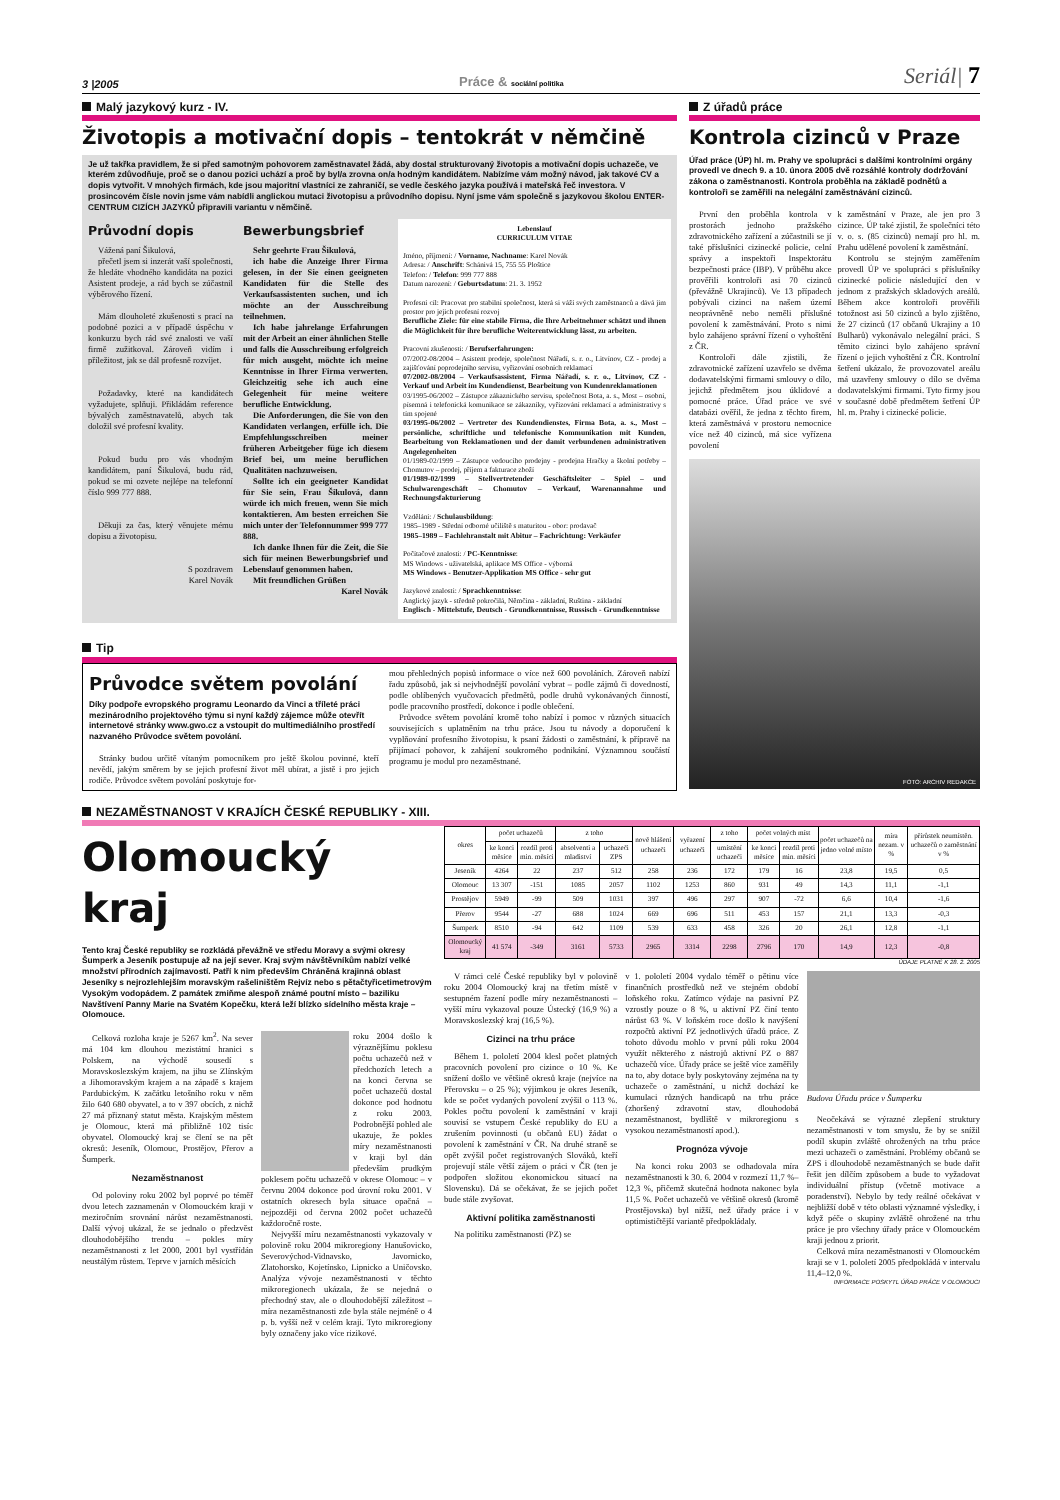3 |2005
Práce & sociální politika
Seriál| 7
Malý jazykový kurz - IV.
Životopis a motivační dopis – tentokrát v němčině
Je už takřka pravidlem, že si před samotným pohovorem zaměstnavatel žádá, aby dostal strukturovaný životopis a motivační dopis uchazeče, ve kterém zdůvodňuje, proč se o danou pozici uchází a proč by byl/a zrovna on/a hodným kandidátem. Nabízíme vám možný návod, jak takové CV a dopis vytvořit. V mnohých firmách, kde jsou majoritní vlastníci ze zahraničí, se vedle českého jazyka používá i mateřská řeč investora. V prosincovém čísle novin jsme vám nabídli anglickou mutaci životopisu a průvodního dopisu. Nyní jsme vám společně s jazykovou školou ENTER- CENTRUM CIZÍCH JAZYKŮ připravili variantu v němčině.
Průvodní dopis
Vážená paní Šikulová,
přečetl jsem si inzerát vaší společnosti, že hledáte vhodného kandidáta na pozici Asistent prodeje, a rád bych se zúčastnil výběrového řízení.
Mám dlouholeté zkušenosti s prací na podobné pozici a v případě úspěchu v konkurzu bych rád své znalosti ve vaší firmě zužitkoval. Zároveň vidím i příležitost, jak se dál profesně rozvíjet.
Požadavky, které na kandidátech vyžadujete, splňuji. Přikládám reference bývalých zaměstnavatelů, abych tak doložil své profesní kvality.
Pokud budu pro vás vhodným kandidátem, paní Šikulová, budu rád, pokud se mi ozvete nejlépe na telefonní číslo 999 777 888.
Děkuji za čas, který věnujete mému dopisu a životopisu.
S pozdravem
Karel Novák
Bewerbungsbrief
Sehr geehrte Frau Šikulová,
ich habe die Anzeige Ihrer Firma gelesen, in der Sie einen geeigneten Kandidaten für die Stelle des Verkaufsassistenten suchen, und ich möchte an der Ausschreibung teilnehmen.
Ich habe jahrelange Erfahrungen mit der Arbeit an einer ähnlichen Stelle und falls die Ausschreibung erfolgreich für mich ausgeht, möchte ich meine Kenntnisse in Ihrer Firma verwerten. Gleichzeitig sehe ich auch eine Gelegenheit für meine weitere berufliche Entwicklung.
Die Anforderungen, die Sie von den Kandidaten verlangen, erfülle ich. Die Empfehlungsschreiben meiner früheren Arbeitgeber füge ich diesem Brief bei, um meine beruflichen Qualitäten nachzuweisen.
Sollte ich ein geeigneter Kandidat für Sie sein, Frau Šikulová, dann würde ich mich freuen, wenn Sie mich kontaktieren. Am besten erreichen Sie mich unter der Telefonnummer 999 777 888.
Ich danke Ihnen für die Zeit, die Sie sich für meinen Bewerbungsbrief und Lebenslauf genommen haben.
Mit freundlichen Grüßen
Karel Novák
Lebenslauf
CURRICULUM VITAE
Jméno, příjmení: / Vorname, Nachname: Karel Novák
Adresa: / Anschrift: Schánivá 15, 755 55 Ploštice
Telefon: / Telefon: 999 777 888
Datum narození: / Geburtsdatum: 21. 3. 1952
Profesní cíl: Pracovat pro stabilní společnost, která si váží svých zaměstnanců a dává jim prostor pro jejich profesní rozvoj
Berufliche Ziele: für eine stabile Firma, die Ihre Arbeitnehmer schätzt und ihnen die Möglichkeit für ihre berufliche Weiterentwicklung lässt, zu arbeiten.
Pracovní zkušenosti: / Berufserfahrungen:
07/2002-08/2004 – Asistent prodeje, společnost Nářadí, s. r. o., Litvínov, CZ - prodej a zajišťování poprodejního servisu, vyřizování osobních reklamací
07/2002-08/2004 – Verkaufsassistent, Firma Nářadí, s. r. o., Litvínov, CZ - Verkauf und Arbeit im Kundendienst, Bearbeitung von Kundenreklamationen
03/1995-06/2002 – Zástupce zákaznického servisu, společnost Bota, a. s., Most – osobní, písemná i telefonická komunikace se zákazníky, vyřizování reklamací a administrativy s tím spojené
03/1995-06/2002 – Vertreter des Kundendienstes, Firma Bota, a. s., Most – persönliche, schriftliche und telefonische Kommunikation mit Kunden, Bearbeitung von Reklamationen und der damit verbundenen administrativen Angelegenheiten
01/1989-02/1999 – Zástupce vedoucího prodejny - prodejna Hračky a školní potřeby – Chomutov – prodej, příjem a fakturace zboží
01/1989-02/1999 – Stellvertretender Geschäftsleiter – Spiel – und Schulwarengeschäft – Chomutov – Verkauf, Warenannahme und Rechnungsfakturierung
Vzdělání: / Schulausbildung:
1985–1989 - Střední odborné učiliště s maturitou - obor: prodavač
1985–1989 – Fachlehranstalt mit Abitur – Fachrichtung: Verkäufer
Počítačové znalosti: / PC-Kenntnisse:
MS Windows - uživatelská, aplikace MS Office - výborná
MS Windows - Benutzer-Applikation MS Office - sehr gut
Jazykové znalosti: / Sprachkenntnisse:
Anglický jazyk - středně pokročilá, Němčina - základní, Ruština - základní
Englisch - Mittelstufe, Deutsch - Grundkenntnisse, Russisch - Grundkenntnisse
Tip
Průvodce světem povolání
Díky podpoře evropského programu Leonardo da Vinci a tříleté práci mezinárodního projektového týmu si nyní každý zájemce může otevřít internetové stránky www.gwo.cz a vstoupit do multimediálního prostředí nazvaného Průvodce světem povolání.
Stránky budou určitě vítaným pomocníkem pro ještě školou povinné, kteří nevědí, jakým směrem by se jejich profesní život měl ubírat, a jistě i pro jejich rodiče. Průvodce světem povolání poskytuje for-
mou přehledných popisů informace o více než 600 povoláních. Zároveň nabízí řadu způsobů, jak si nejvhodnější povolání vybrat – podle zájmů či dovedností, podle oblíbených vyučovacích předmětů, podle druhů vykonávaných činností, podle pracovního prostředí, dokonce i podle oblečení.
Průvodce světem povolání kromě toho nabízí i pomoc v různých situacích souvisejících s uplatněním na trhu práce. Jsou tu návody a doporučení k vyplňování profesního životopisu, k psaní žádosti o zaměstnání, k přípravě na přijímací pohovor, k zahájení soukromého podnikání. Významnou součástí programu je modul pro nezaměstnané.
Z úřadů práce
Kontrola cizinců v Praze
Úřad práce (ÚP) hl. m. Prahy ve spolupráci s dalšími kontrolními orgány provedl ve dnech 9. a 10. února 2005 dvě rozsáhlé kontroly dodržování zákona o zaměstnanosti. Kontrola proběhla na základě podnětů a kontroloři se zaměřili na nelegální zaměstnávání cizinců.
První den proběhla kontrola v prostorách jednoho pražského zdravotnického zařízení a zúčastnili se jí také příslušníci cizinecké policie, celní správy a inspektoři Inspektorátu bezpečnosti práce (IBP). V průběhu akce prověřili kontroloři asi 70 cizinců (převážně Ukrajinců). Ve 13 případech pobývali cizinci na našem území neoprávněně nebo neměli příslušné povolení k zaměstnávání. Proto s nimi bylo zahájeno správní řízení o vyhoštění z ČR.
Kontroloři dále zjistili, že zdravotnické zařízení uzavřelo se dvěma dodavatelskými firmami smlouvy o dílo, jejichž předmětem jsou úklidové a pomocné práce. Úřad práce ve své databázi ověřil, že jedna z těchto firem, která zaměstnává v prostoru nemocnice více než 40 cizinců, má sice vyřízena povolení
k zaměstnání v Praze, ale jen pro 3 cizince. ÚP také zjistil, že společníci této v. o. s. (85 cizinců) nemají pro hl. m. Prahu udělené povolení k zaměstnání.
Kontrolu se stejným zaměřením provedl ÚP ve spolupráci s příslušníky cizinecké policie následující den v jednom z pražských skladových areálů. Během akce kontroloři prověřili totožnost asi 50 cizinců a bylo zjištěno, že 27 cizinců (17 občanů Ukrajiny a 10 Bulharů) vykonávalo nelegální práci. S těmito cizinci bylo zahájeno správní řízení o jejich vyhoštění z ČR. Kontrolní šetření ukázalo, že provozovatel areálu má uzavřeny smlouvy o dílo se dvěma dodavatelskými firmami. Tyto firmy jsou v současné době předmětem šetření ÚP hl. m. Prahy i cizinecké policie.
FOTO: ARCHIV REDAKCE
NEZAMĚSTNANOST V KRAJÍCH ČESKÉ REPUBLIKY - XIII.
Olomoucký kraj
Tento kraj České republiky se rozkládá převážně ve středu Moravy a svými okresy Šumperk a Jeseník postupuje až na její sever. Kraj svým návštěvníkům nabízí velké množství přírodních zajímavostí. Patří k nim především Chráněná krajinná oblast Jeseníky s nejrozlehlejším moravským rašeliništěm Rejvíz nebo s pětačtyřicetimetrovým Vysokým vodopádem. Z památek zmiňme alespoň známé poutní místo – baziliku Navštívení Panny Marie na Svatém Kopečku, která leží blízko sídelního města kraje – Olomouce.
Celková rozloha kraje je 5267 km<sup>2</sup>. Na sever má 104 km dlouhou mezistátní hranici s Polskem, na východě sousedí s Moravskoslezským krajem, na jihu se Zlínským a Jihomoravským krajem a na západě s krajem Pardubickým. K začátku letošního roku v něm žilo 640 680 obyvatel, a to v 397 obcích, z nichž 27 má přiznaný statut města. Krajským městem je Olomouc, která má přibližně 102 tisíc obyvatel. Olomoucký kraj se člení se na pět okresů: Jeseník, Olomouc, Prostějov, Přerov a Šumperk.
Nezaměstnanost
Od poloviny roku 2002 byl poprvé po téměř dvou letech zaznamenán v Olomouckém kraji v meziročním srovnání nárůst nezaměstnanosti. Další vývoj ukázal, že se jednalo o předzvěst dlouhodobějšího trendu – pokles míry nezaměstnanosti z let 2000, 2001 byl vystřídán neustálým růstem. Teprve v jarních měsících
roku 2004 došlo k výraznějšímu poklesu počtu uchazečů než v předchozích letech a na konci června se počet uchazečů dostal dokonce pod hodnotu z roku 2003. Podrobnější pohled ale ukazuje, že pokles míry nezaměstnanosti v kraji byl dán především prudkým poklesem počtu uchazečů v okrese Olomouc – v červnu 2004 dokonce pod úrovní roku 2001. V ostatních okresech byla situace opačná – nejpozději od června 2002 počet uchazečů každoročně roste.
Nejvyšší míru nezaměstnanosti vykazovaly v polovině roku 2004 mikroregiony Hanušovicko, Severovýchod-Vidnavsko, Javornicko, Zlatohorsko, Kojetínsko, Lipnicko a Uničovsko. Analýza vývoje nezaměstnanosti v těchto mikroregionech ukázala, že se nejedná o přechodný stav, ale o dlouhodobější záležitost – míra nezaměstnanosti zde byla stále nejméně o 4 p. b. vyšší než v celém kraji. Tyto mikroregiony byly označeny jako více rizikové.
| okres | počet uchazečů | | z toho | | nově hlášení uchazeči | vyřazení uchazeči | z toho | počet volných míst | | počet uchazečů na jedno volné místo | míra nezam. v % | přírůstek neumístěn. uchazečů o zaměstnání v % |
| --- | --- | --- | --- | --- | --- | --- | --- | --- | --- | --- | --- | --- |
| | ke konci měsíce | rozdíl proti min. měsíci | absolventi a mladiství | uchazeči ZPS | | | umístění uchazeči | ke konci měsíce | rozdíl proti min. měsíci | | | |
| Jeseník | 4264 | 22 | 237 | 512 | 258 | 236 | 172 | 179 | 16 | 23,8 | 19,5 | 0,5 |
| Olomouc | 13 307 | -151 | 1085 | 2057 | 1102 | 1253 | 860 | 931 | 49 | 14,3 | 11,1 | -1,1 |
| Prostějov | 5949 | -99 | 509 | 1031 | 397 | 496 | 297 | 907 | -72 | 6,6 | 10,4 | -1,6 |
| Přerov | 9544 | -27 | 688 | 1024 | 669 | 696 | 511 | 453 | 157 | 21,1 | 13,3 | -0,3 |
| Šumperk | 8510 | -94 | 642 | 1109 | 539 | 633 | 458 | 326 | 20 | 26,1 | 12,8 | -1,1 |
| Olomoucký kraj | 41 574 | -349 | 3161 | 5733 | 2965 | 3314 | 2298 | 2796 | 170 | 14,9 | 12,3 | -0,8 |
ÚDAJE PLATNÉ K 28. 2. 2005
V rámci celé České republiky byl v polovině roku 2004 Olomoucký kraj na třetím místě v sestupném řazení podle míry nezaměstnanosti – vyšší míru vykazoval pouze Ústecký (16,9 %) a Moravskoslezský kraj (16,5 %).
Cizinci na trhu práce
Během 1. pololetí 2004 klesl počet platných pracovních povolení pro cizince o 10 %. Ke snížení došlo ve většině okresů kraje (nejvíce na Přerovsku – o 25 %); výjimkou je okres Jeseník, kde se počet vydaných povolení zvýšil o 113 %. Pokles počtu povolení k zaměstnání v kraji souvisí se vstupem České republiky do EU a zrušením povinnosti (u občanů EU) žádat o povolení k zaměstnání v ČR. Na druhé straně se opět zvýšil počet registrovaných Slováků, kteří projevují stále větší zájem o práci v ČR (ten je podpořen složitou ekonomickou situací na Slovensku). Dá se očekávat, že se jejich počet bude stále zvyšovat.
Aktivní politika zaměstnanosti
Na politiku zaměstnanosti (PZ) se
v 1. pololetí 2004 vydalo téměř o pětinu více finančních prostředků než ve stejném období loňského roku. Zatímco výdaje na pasivní PZ vzrostly pouze o 8 %, u aktivní PZ činí tento nárůst 63 %. V loňském roce došlo k navýšení rozpočtů aktivní PZ jednotlivých úřadů práce. Z tohoto důvodu mohlo v první půli roku 2004 využít některého z nástrojů aktivní PZ o 887 uchazečů více. Úřady práce se ještě více zaměřily na to, aby dotace byly poskytovány zejména na ty uchazeče o zaměstnání, u nichž dochází ke kumulaci různých handicapů na trhu práce (zhoršený zdravotní stav, dlouhodobá nezaměstnanost, bydliště v mikroregionu s vysokou nezaměstnaností apod.).
Prognóza vývoje
Na konci roku 2003 se odhadovala míra nezaměstnanosti k 30. 6. 2004 v rozmezí 11,7 %–12,3 %, přičemž skutečná hodnota nakonec byla 11,5 %. Počet uchazečů ve většině okresů (kromě Prostějovska) byl nižší, než úřady práce i v optimističtější variantě předpokládaly.
Budova Úřadu práce v Šumperku
Neočekává se výrazné zlepšení struktury nezaměstnanosti v tom smyslu, že by se snížil podíl skupin zvláště ohrožených na trhu práce mezi uchazeči o zaměstnání. Problémy občanů se ZPS i dlouhodobě nezaměstnaných se bude dařit řešit jen dílčím způsobem a bude to vyžadovat individuální přístup (včetně motivace a poradenství). Nebylo by tedy reálné očekávat v nejbližší době v této oblasti významné výsledky, i když péče o skupiny zvláště ohrožené na trhu práce je pro všechny úřady práce v Olomouckém kraji jednou z priorit.
Celková míra nezaměstnanosti v Olomouckém kraji se v 1. pololetí 2005 předpokládá v intervalu 11,4–12,0 %.
INFORMACE POSKYTL ÚŘAD PRÁCE V OLOMOUCI